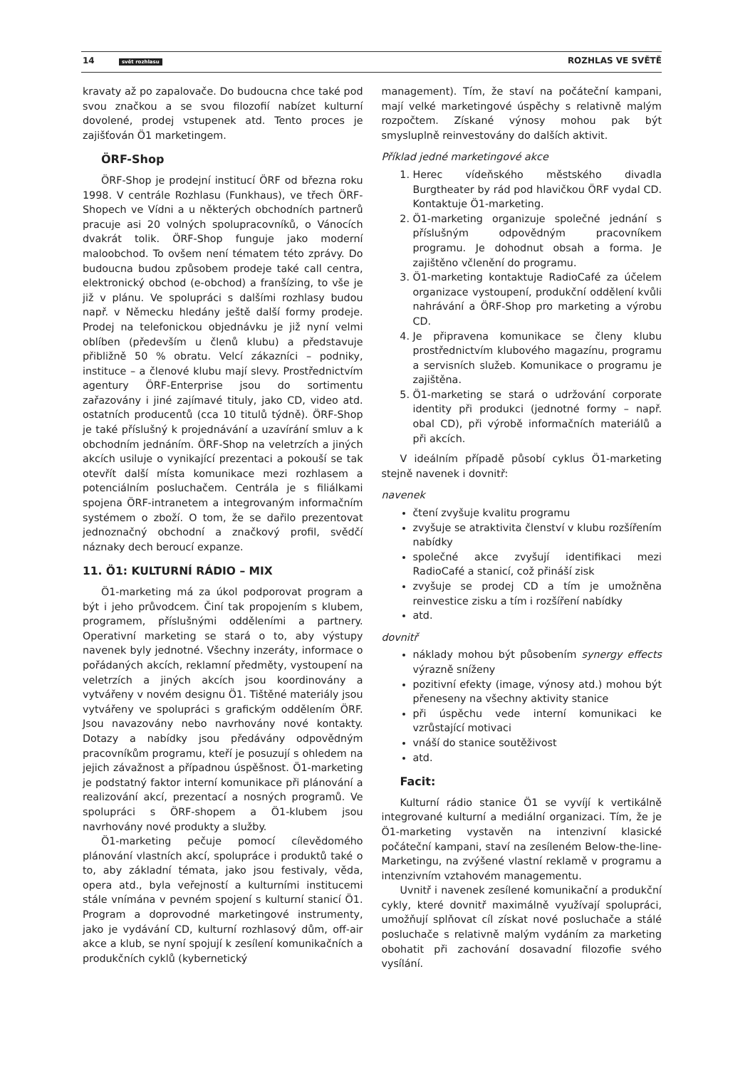14 svět rozhlasu ROZHLAS VE SVĚTĚ
kravaty až po zapalovače. Do budoucna chce také pod svou značkou a se svou filozofií nabízet kulturní dovolené, prodej vstupenek atd. Tento proces je zajišťován Ö1 marketingem.
ÖRF-Shop
ÖRF-Shop je prodejní institucí ÖRF od března roku 1998. V centrále Rozhlasu (Funkhaus), ve třech ÖRF-Shopech ve Vídni a u některých obchodních partnerů pracuje asi 20 volných spolupracovníků, o Vánocích dvakrát tolik. ÖRF-Shop funguje jako moderní maloobchod. To ovšem není tématem této zprávy. Do budoucna budou způsobem prodeje také call centra, elektronický obchod (e-obchod) a franšízing, to vše je již v plánu. Ve spolupráci s dalšími rozhlasy budou např. v Německu hledány ještě další formy prodeje. Prodej na telefonickou objednávku je již nyní velmi oblíben (především u členů klubu) a představuje přibližně 50 % obratu. Velcí zákazníci – podniky, instituce – a členové klubu mají slevy. Prostřednictvím agentury ÖRF-Enterprise jsou do sortimentu zařazovány i jiné zajímavé tituly, jako CD, video atd. ostatních producentů (cca 10 titulů týdně). ÖRF-Shop je také příslušný k projednávání a uzavírání smluv a k obchodním jednáním. ÖRF-Shop na veletrzích a jiných akcích usiluje o vynikající prezentaci a pokouší se tak otevřít další místa komunikace mezi rozhlasem a potenciálním posluchačem. Centrála je s filiálkami spojena ÖRF-intranetem a integrovaným informačním systémem o zboží. O tom, že se dařilo prezentovat jednoznačný obchodní a značkový profil, svědčí náznaky dech beroucí expanze.
11. Ö1: KULTURNÍ RÁDIO – MIX
Ö1-marketing má za úkol podporovat program a být i jeho průvodcem. Činí tak propojením s klubem, programem, příslušnými odděleními a partnery. Operativní marketing se stará o to, aby výstupy navenek byly jednotné. Všechny inzeráty, informace o pořádaných akcích, reklamní předměty, vystoupení na veletrzích a jiných akcích jsou koordinovány a vytvářeny v novém designu Ö1. Tištěné materiály jsou vytvářeny ve spolupráci s grafickým oddělením ÖRF. Jsou navazovány nebo navrhovány nové kontakty. Dotazy a nabídky jsou předávány odpovědným pracovníkům programu, kteří je posuzují s ohledem na jejich závažnost a případnou úspěšnost. Ö1-marketing je podstatný faktor interní komunikace při plánování a realizování akcí, prezentací a nosných programů. Ve spolupráci s ÖRF-shopem a Ö1-klubem jsou navrhovány nové produkty a služby.
Ö1-marketing pečuje pomocí cílevědomého plánování vlastních akcí, spolupráce i produktů také o to, aby základní témata, jako jsou festivaly, věda, opera atd., byla veřejností a kulturními institucemi stále vnímána v pevném spojení s kulturní stanicí Ö1. Program a doprovodné marketingové instrumenty, jako je vydávání CD, kulturní rozhlasový dům, off-air akce a klub, se nyní spojují k zesílení komunikačních a produkčních cyklů (kybernetický
management). Tím, že staví na počáteční kampani, mají velké marketingové úspěchy s relativně malým rozpočtem. Získané výnosy mohou pak být smysluplně reinvestovány do dalších aktivit.
Příklad jedné marketingové akce
1. Herec vídeňského městského divadla Burgtheater by rád pod hlavičkou ÖRF vydal CD. Kontaktuje Ö1-marketing.
2. Ö1-marketing organizuje společné jednání s příslušným odpovědným pracovníkem programu. Je dohodnut obsah a forma. Je zajištěno včlenění do programu.
3. Ö1-marketing kontaktuje RadioCafé za účelem organizace vystoupení, produkční oddělení kvůli nahrávání a ÖRF-Shop pro marketing a výrobu CD.
4. Je připravena komunikace se členy klubu prostřednictvím klubového magazínu, programu a servisních služeb. Komunikace o programu je zajištěna.
5. Ö1-marketing se stará o udržování corporate identity při produkci (jednotné formy – např. obal CD), při výrobě informačních materiálů a při akcích.
V ideálním případě působí cyklus Ö1-marketing stejně navenek i dovnitř:
navenek
čtení zvyšuje kvalitu programu
zvyšuje se atraktivita členství v klubu rozšířením nabídky
společné akce zvyšují identifikaci mezi RadioCafé a stanicí, což přináší zisk
zvyšuje se prodej CD a tím je umožněna reinvestice zisku a tím i rozšíření nabídky
atd.
dovnitř
náklady mohou být působením synergy effects výrazně sníženy
pozitivní efekty (image, výnosy atd.) mohou být přeneseny na všechny aktivity stanice
při úspěchu vede interní komunikaci ke vzrůstající motivaci
vnáší do stanice soutěživost
atd.
Facit:
Kulturní rádio stanice Ö1 se vyvíjí k vertikálně integrované kulturní a mediální organizaci. Tím, že je Ö1-marketing vystavěn na intenzivní klasické počáteční kampani, staví na zesíleném Below-the-line-Marketingu, na zvýšené vlastní reklamě v programu a intenzivním vztahovém managementu.
Uvnitř i navenek zesílené komunikační a produkční cykly, které dovnitř maximálně využívají spolupráci, umožňují splňovat cíl získat nové posluchače a stálé posluchače s relativně malým vydáním za marketing obohatit při zachování dosavadní filozofie svého vysílání.